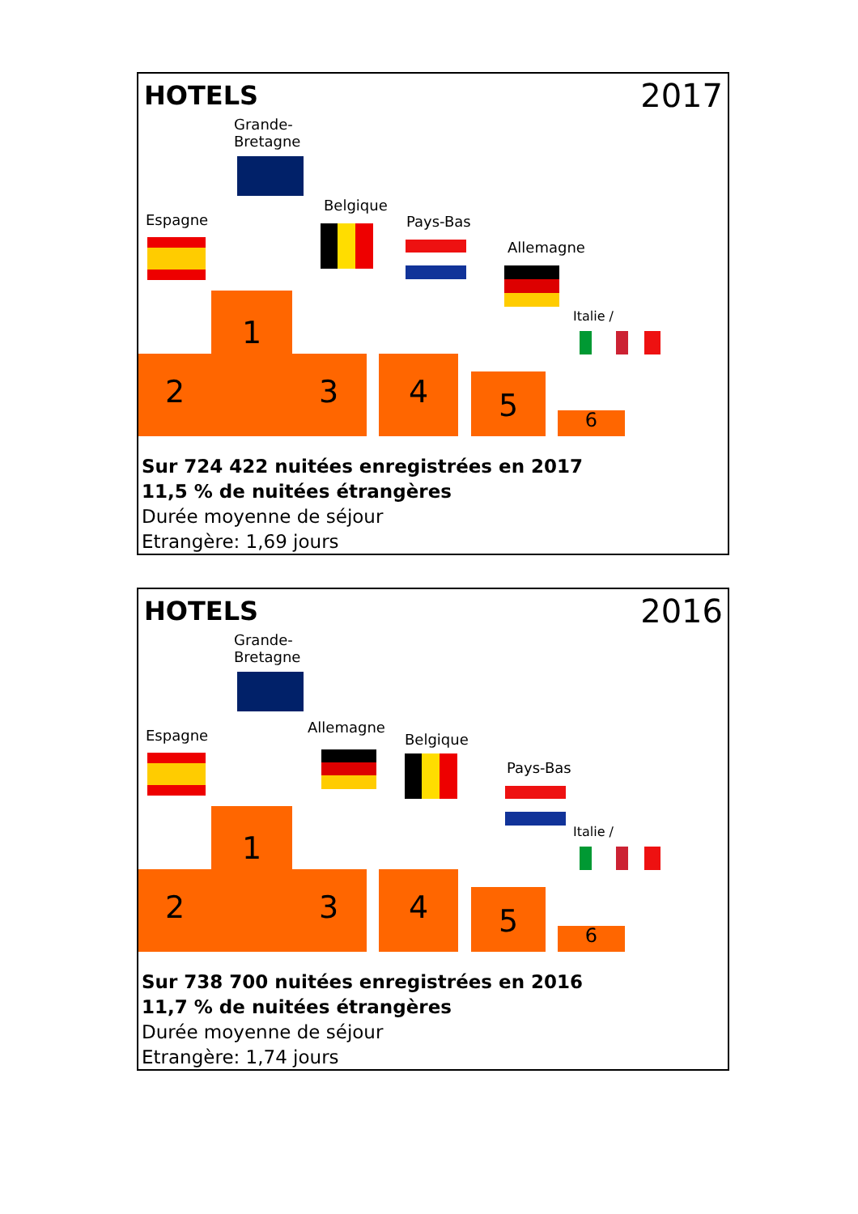HOTELS 2017
Grande-
Bretagne
Espagne
Belgique
Pays-Bas
Allemagne
Italie /
1
2 3 4
5
6
Sur 724 422 nuitées enregistrées en 2017
11,5 % de nuitées étrangères
Durée moyenne de séjour
Etrangère: 1,69 jours
HOTELS 2016
Grande-
Bretagne
Espagne Allemagne
Belgique
Pays-Bas
Italie /
1
2 3 4
5
6
Sur 738 700 nuitées enregistrées en 2016
11,7 % de nuitées étrangères
Durée moyenne de séjour
Etrangère: 1,74 jours